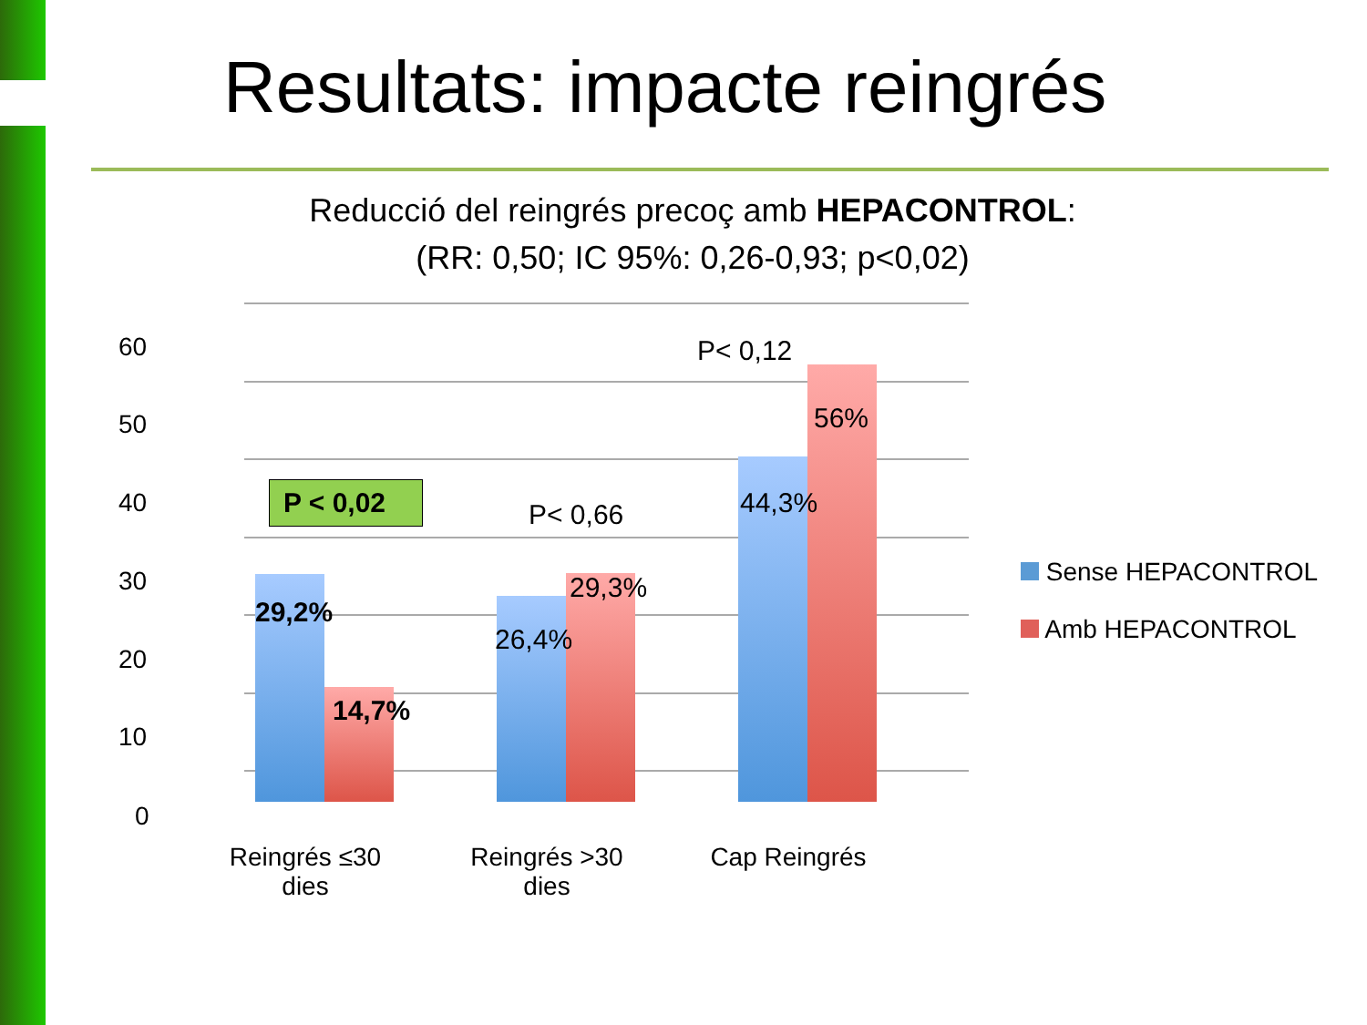Resultats: impacte reingrés
Reducció del reingrés precoç amb HEPACONTROL:
(RR: 0,50; IC 95%: 0,26-0,93; p<0,02)
60
50
40
30
20
10
0
P < 0,02
P< 0,66
P< 0,12
29,2%
14,7%
26,4%
29,3%
44,3%
56%
Reingrés ≤30 dies
Reingrés >30 dies
Cap Reingrés
Sense HEPACONTROL
Amb HEPACONTROL